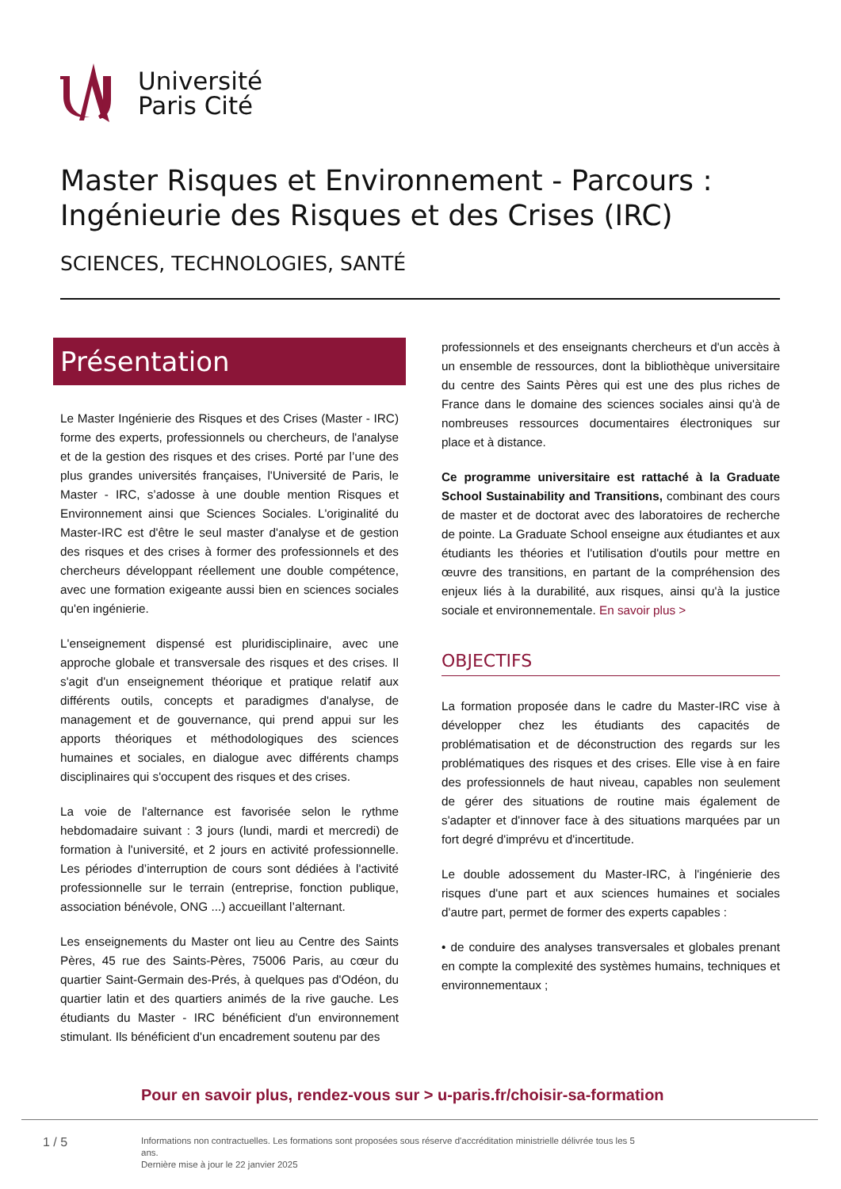Université
Paris Cité
Master Risques et Environnement - Parcours :
Ingénieurie des Risques et des Crises (IRC)
SCIENCES, TECHNOLOGIES, SANTÉ
Présentation
Le Master Ingénierie des Risques et des Crises (Master - IRC) forme des experts, professionnels ou chercheurs, de l'analyse et de la gestion des risques et des crises. Porté par l’une des plus grandes universités françaises, l'Université de Paris, le Master - IRC, s’adosse à une double mention Risques et Environnement ainsi que Sciences Sociales. L'originalité du Master-IRC est d'être le seul master d'analyse et de gestion des risques et des crises à former des professionnels et des chercheurs développant réellement une double compétence, avec une formation exigeante aussi bien en sciences sociales qu'en ingénierie.
L'enseignement dispensé est pluridisciplinaire, avec une approche globale et transversale des risques et des crises. Il s'agit d'un enseignement théorique et pratique relatif aux différents outils, concepts et paradigmes d'analyse, de management et de gouvernance, qui prend appui sur les apports théoriques et méthodologiques des sciences humaines et sociales, en dialogue avec différents champs disciplinaires qui s'occupent des risques et des crises.
La voie de l'alternance est favorisée selon le rythme hebdomadaire suivant : 3 jours (lundi, mardi et mercredi) de formation à l'université, et 2 jours en activité professionnelle. Les périodes d’interruption de cours sont dédiées à l'activité professionnelle sur le terrain (entreprise, fonction publique, association bénévole, ONG ...) accueillant l’alternant.
Les enseignements du Master ont lieu au Centre des Saints Pères, 45 rue des Saints-Pères, 75006 Paris, au cœur du quartier Saint-Germain des-Prés, à quelques pas d'Odéon, du quartier latin et des quartiers animés de la rive gauche. Les étudiants du Master - IRC bénéficient d'un environnement stimulant. Ils bénéficient d'un encadrement soutenu par des
professionnels et des enseignants chercheurs et d'un accès à un ensemble de ressources, dont la bibliothèque universitaire du centre des Saints Pères qui est une des plus riches de France dans le domaine des sciences sociales ainsi qu'à de nombreuses ressources documentaires électroniques sur place et à distance.
Ce programme universitaire est rattaché à la Graduate School Sustainability and Transitions, combinant des cours de master et de doctorat avec des laboratoires de recherche de pointe. La Graduate School enseigne aux étudiantes et aux étudiants les théories et l'utilisation d'outils pour mettre en œuvre des transitions, en partant de la compréhension des enjeux liés à la durabilité, aux risques, ainsi qu'à la justice sociale et environnementale. En savoir plus >
OBJECTIFS
La formation proposée dans le cadre du Master-IRC vise à développer chez les étudiants des capacités de problématisation et de déconstruction des regards sur les problématiques des risques et des crises. Elle vise à en faire des professionnels de haut niveau, capables non seulement de gérer des situations de routine mais également de s'adapter et d'innover face à des situations marquées par un fort degré d'imprévu et d'incertitude.
Le double adossement du Master-IRC, à l'ingénierie des risques d'une part et aux sciences humaines et sociales d'autre part, permet de former des experts capables :
• de conduire des analyses transversales et globales prenant en compte la complexité des systèmes humains, techniques et environnementaux ;
Pour en savoir plus, rendez-vous sur > u-paris.fr/choisir-sa-formation
1 / 5
Informations non contractuelles. Les formations sont proposées sous réserve d'accréditation ministrielle délivrée tous les 5 ans.
Dernière mise à jour le 22 janvier 2025